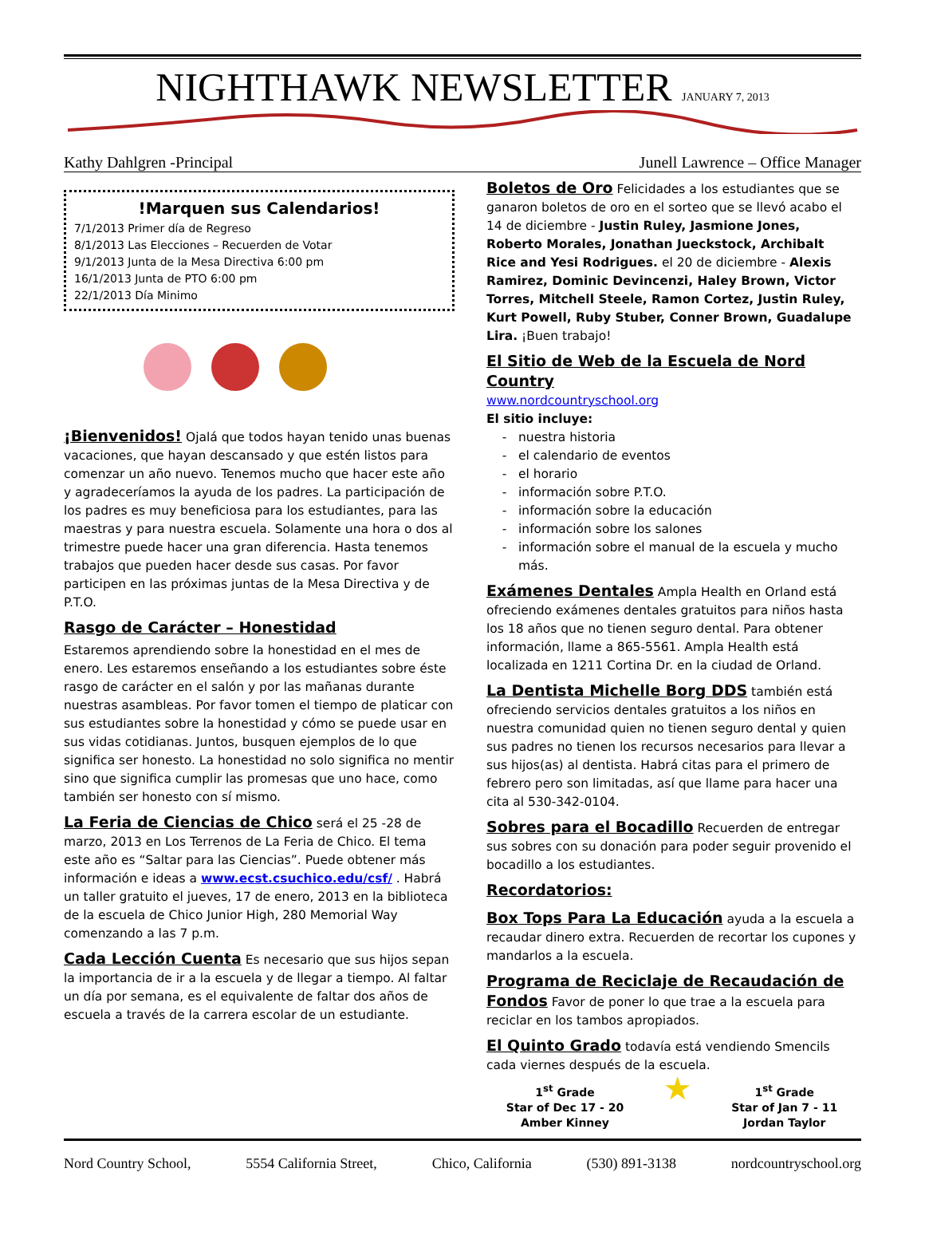NIGHTHAWK NEWSLETTER JANUARY 7, 2013
Kathy Dahlgren -Principal Junell Lawrence – Office Manager
!Marquen sus Calendarios!
7/1/2013 Primer día de Regreso
8/1/2013 Las Elecciones – Recuerden de Votar
9/1/2013 Junta de la Mesa Directiva 6:00 pm
16/1/2013 Junta de PTO 6:00 pm
22/1/2013 Día Minimo
¡Bienvenidos!
Ojalá que todos hayan tenido unas buenas vacaciones, que hayan descansado y que estén listos para comenzar un año nuevo. Tenemos mucho que hacer este año y agradeceríamos la ayuda de los padres. La participación de los padres es muy beneficiosa para los estudiantes, para las maestras y para nuestra escuela. Solamente una hora o dos al trimestre puede hacer una gran diferencia. Hasta tenemos trabajos que pueden hacer desde sus casas. Por favor participen en las próximas juntas de la Mesa Directiva y de P.T.O.
Rasgo de Carácter – Honestidad
Estaremos aprendiendo sobre la honestidad en el mes de enero. Les estaremos enseñando a los estudiantes sobre éste rasgo de carácter en el salón y por las mañanas durante nuestras asambleas. Por favor tomen el tiempo de platicar con sus estudiantes sobre la honestidad y cómo se puede usar en sus vidas cotidianas. Juntos, busquen ejemplos de lo que significa ser honesto. La honestidad no solo significa no mentir sino que significa cumplir las promesas que uno hace, como también ser honesto con sí mismo.
La Feria de Ciencias de Chico
será el 25 -28 de marzo, 2013 en Los Terrenos de La Feria de Chico. El tema este año es “Saltar para las Ciencias”. Puede obtener más información e ideas a www.ecst.csuchico.edu/csf/ . Habrá un taller gratuito el jueves, 17 de enero, 2013 en la biblioteca de la escuela de Chico Junior High, 280 Memorial Way comenzando a las 7 p.m.
Cada Lección Cuenta
Es necesario que sus hijos sepan la importancia de ir a la escuela y de llegar a tiempo. Al faltar un día por semana, es el equivalente de faltar dos años de escuela a través de la carrera escolar de un estudiante.
Boletos de Oro
Felicidades a los estudiantes que se ganaron boletos de oro en el sorteo que se llevó acabo el 14 de diciembre - Justin Ruley, Jasmione Jones, Roberto Morales, Jonathan Jueckstock, Archibalt Rice and Yesi Rodrigues. el 20 de diciembre - Alexis Ramirez, Dominic Devincenzi, Haley Brown, Victor Torres, Mitchell Steele, Ramon Cortez, Justin Ruley, Kurt Powell, Ruby Stuber, Conner Brown, Guadalupe Lira. ¡Buen trabajo!
El Sitio de Web de la Escuela de Nord Country
www.nordcountryschool.org
El sitio incluye:
nuestra historia
el calendario de eventos
el horario
información sobre P.T.O.
información sobre la educación
información sobre los salones
información sobre el manual de la escuela y mucho más.
Exámenes Dentales
Ampla Health en Orland está ofreciendo exámenes dentales gratuitos para niños hasta los 18 años que no tienen seguro dental. Para obtener información, llame a 865-5561. Ampla Health está localizada en 1211 Cortina Dr. en la ciudad de Orland.
La Dentista Michelle Borg DDS
también está ofreciendo servicios dentales gratuitos a los niños en nuestra comunidad quien no tienen seguro dental y quien sus padres no tienen los recursos necesarios para llevar a sus hijos(as) al dentista. Habrá citas para el primero de febrero pero son limitadas, así que llame para hacer una cita al 530-342-0104.
Sobres para el Bocadillo
Recuerden de entregar sus sobres con su donación para poder seguir provenido el bocadillo a los estudiantes.
Recordatorios: Box Tops Para La Educación
ayuda a la escuela a recaudar dinero extra. Recuerden de recortar los cupones y mandarlos a la escuela.
Programa de Reciclaje de Recaudación de Fondos
Favor de poner lo que trae a la escuela para reciclar en los tambos apropiados.
El Quinto Grado
todavía está vendiendo Smencils cada viernes después de la escuela.
1<sup>st</sup> Grade
Star of Dec 17 - 20
Amber Kinney
★
1<sup>st</sup> Grade
Star of Jan 7 - 11
Jordan Taylor
Nord Country School, 5554 California Street, Chico, California (530) 891-3138 nordcountryschool.org